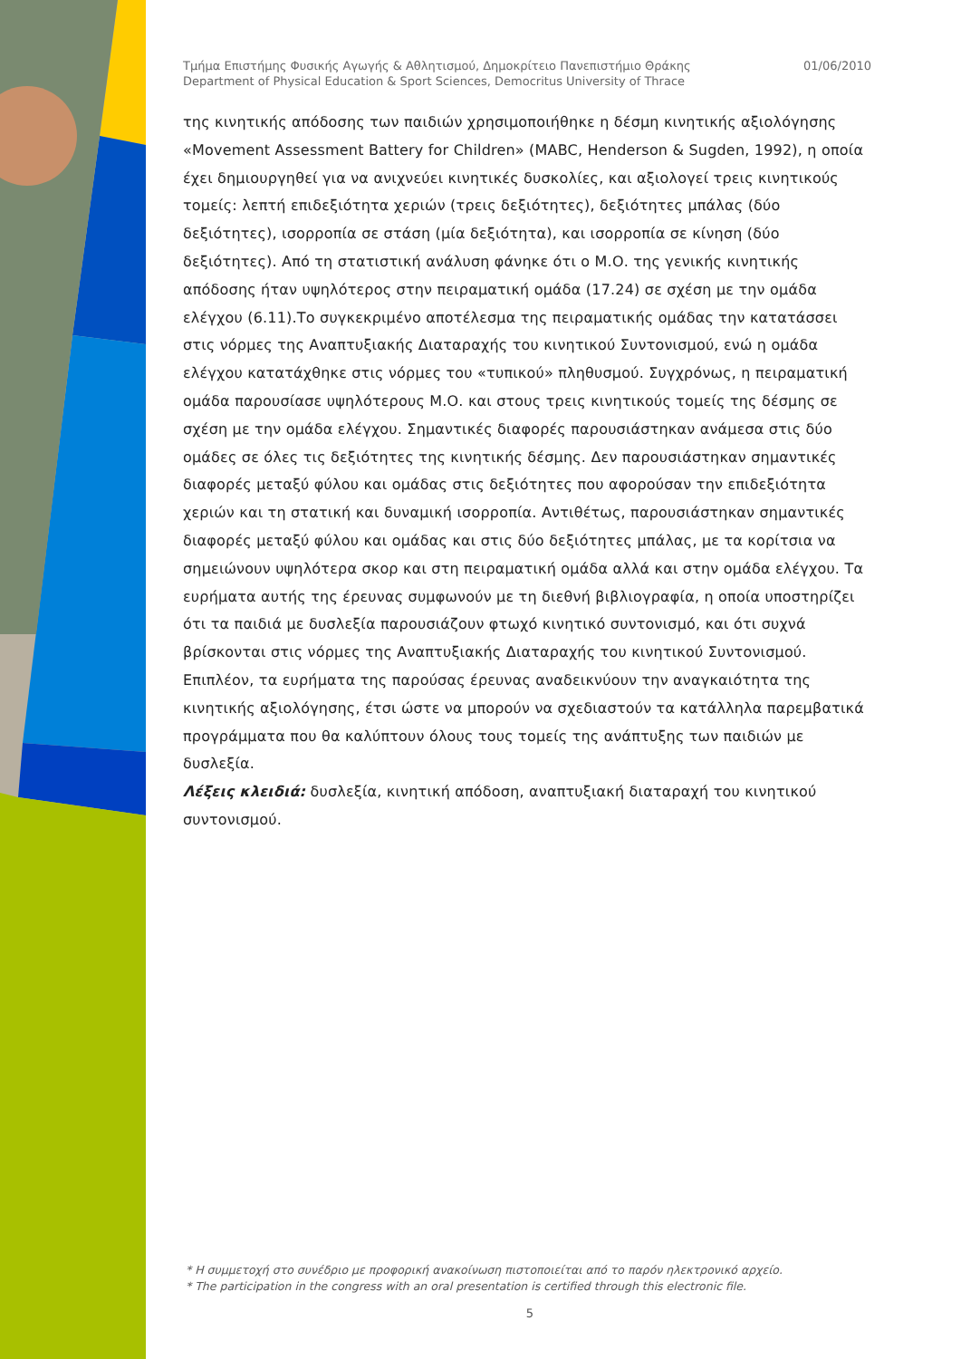Τμήμα Επιστήμης Φυσικής Αγωγής & Αθλητισμού, Δημοκρίτειο Πανεπιστήμιο Θράκης
Department of Physical Education & Sport Sciences, Democritus University of Thrace
01/06/2010
της κινητικής απόδοσης των παιδιών χρησιμοποιήθηκε η δέσμη κινητικής αξιολόγησης «Movement Assessment Battery for Children» (MABC, Henderson & Sugden, 1992), η οποία έχει δημιουργηθεί για να ανιχνεύει κινητικές δυσκολίες, και αξιολογεί τρεις κινητικούς τομείς: λεπτή επιδεξιότητα χεριών (τρεις δεξιότητες), δεξιότητες μπάλας (δύο δεξιότητες), ισορροπία σε στάση (μία δεξιότητα), και ισορροπία σε κίνηση (δύο δεξιότητες). Από τη στατιστική ανάλυση φάνηκε ότι ο Μ.Ο. της γενικής κινητικής απόδοσης ήταν υψηλότερος στην πειραματική ομάδα (17.24) σε σχέση με την ομάδα ελέγχου (6.11).Το συγκεκριμένο αποτέλεσμα της πειραματικής ομάδας την κατατάσσει στις νόρμες της Αναπτυξιακής Διαταραχής του κινητικού Συντονισμού, ενώ η ομάδα ελέγχου κατατάχθηκε στις νόρμες του «τυπικού» πληθυσμού. Συγχρόνως, η πειραματική ομάδα παρουσίασε υψηλότερους Μ.Ο. και στους τρεις κινητικούς τομείς της δέσμης σε σχέση με την ομάδα ελέγχου. Σημαντικές διαφορές παρουσιάστηκαν ανάμεσα στις δύο ομάδες σε όλες τις δεξιότητες της κινητικής δέσμης. Δεν παρουσιάστηκαν σημαντικές διαφορές μεταξύ φύλου και ομάδας στις δεξιότητες που αφορούσαν την επιδεξιότητα χεριών και τη στατική και δυναμική ισορροπία. Αντιθέτως, παρουσιάστηκαν σημαντικές διαφορές μεταξύ φύλου και ομάδας και στις δύο δεξιότητες μπάλας, με τα κορίτσια να σημειώνουν υψηλότερα σκορ και στη πειραματική ομάδα αλλά και στην ομάδα ελέγχου. Τα ευρήματα αυτής της έρευνας συμφωνούν με τη διεθνή βιβλιογραφία, η οποία υποστηρίζει ότι τα παιδιά με δυσλεξία παρουσιάζουν φτωχό κινητικό συντονισμό, και ότι συχνά βρίσκονται στις νόρμες της Αναπτυξιακής Διαταραχής του κινητικού Συντονισμού. Επιπλέον, τα ευρήματα της παρούσας έρευνας αναδεικνύουν την αναγκαιότητα της κινητικής αξιολόγησης, έτσι ώστε να μπορούν να σχεδιαστούν τα κατάλληλα παρεμβατικά προγράμματα που θα καλύπτουν όλους τους τομείς της ανάπτυξης των παιδιών με δυσλεξία.
Λέξεις κλειδιά: δυσλεξία, κινητική απόδοση, αναπτυξιακή διαταραχή του κινητικού συντονισμού.
* Η συμμετοχή στο συνέδριο με προφορική ανακοίνωση πιστοποιείται από το παρόν ηλεκτρονικό αρχείο.
* The participation in the congress with an oral presentation is certified through this electronic file.
5